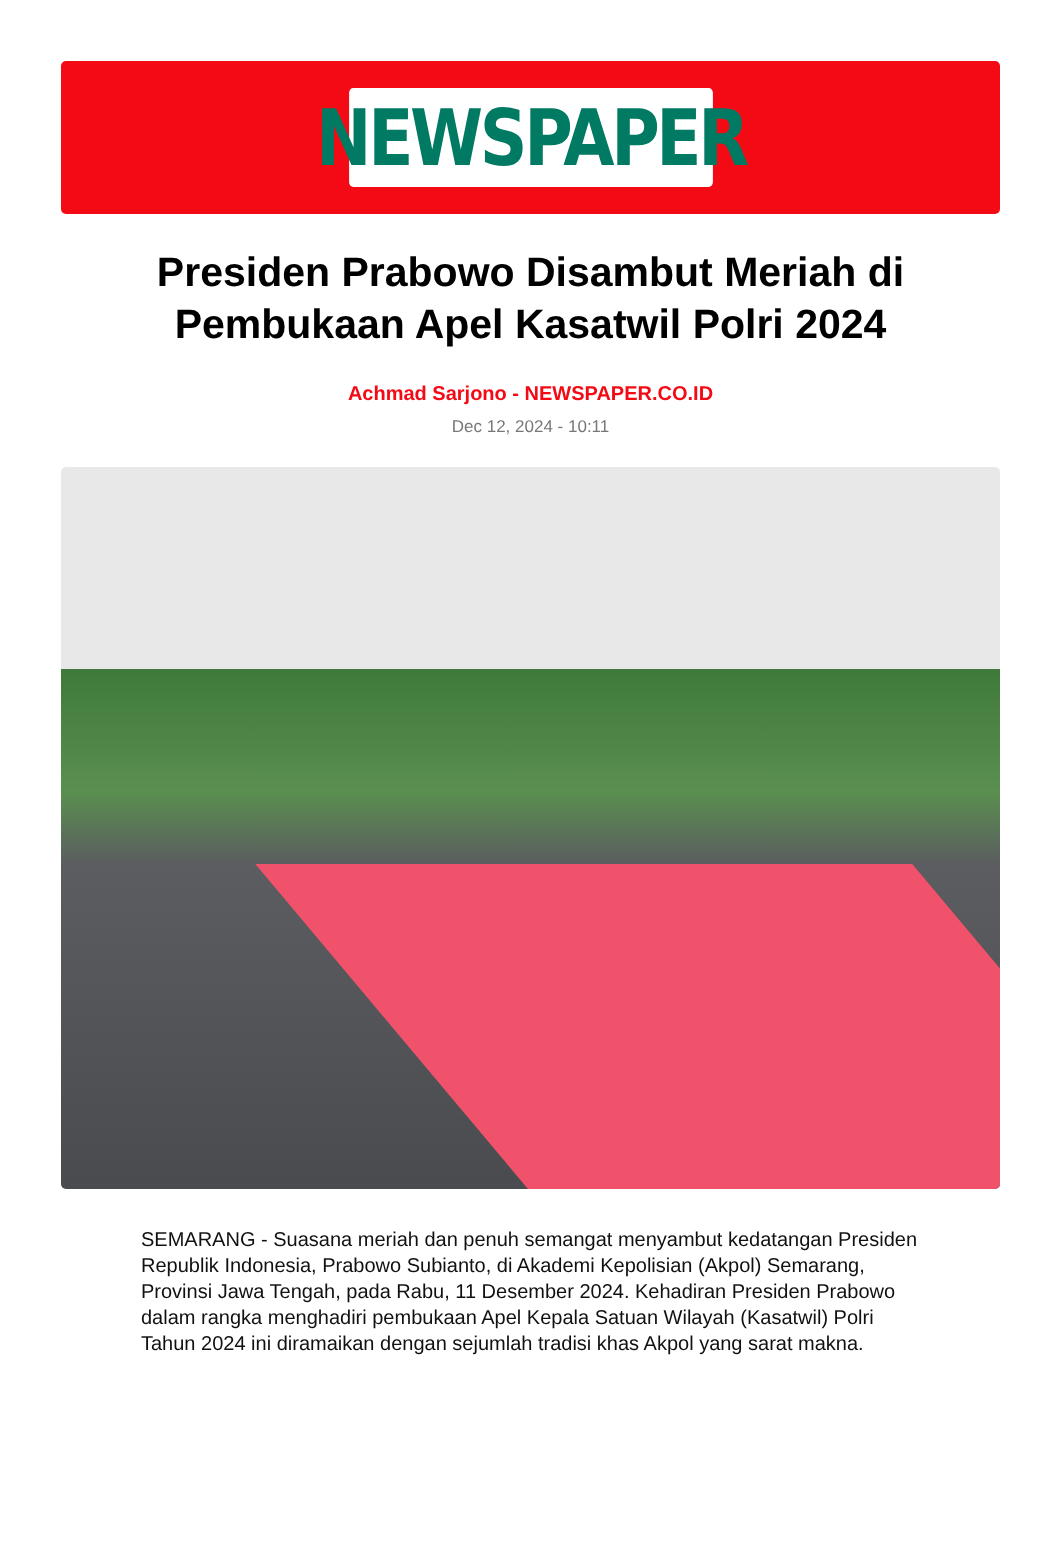NEWSPAPER
Presiden Prabowo Disambut Meriah di Pembukaan Apel Kasatwil Polri 2024
Achmad Sarjono - NEWSPAPER.CO.ID
Dec 12, 2024 - 10:11
SEMARANG - Suasana meriah dan penuh semangat menyambut kedatangan Presiden Republik Indonesia, Prabowo Subianto, di Akademi Kepolisian (Akpol) Semarang, Provinsi Jawa Tengah, pada Rabu, 11 Desember 2024. Kehadiran Presiden Prabowo dalam rangka menghadiri pembukaan Apel Kepala Satuan Wilayah (Kasatwil) Polri Tahun 2024 ini diramaikan dengan sejumlah tradisi khas Akpol yang sarat makna.